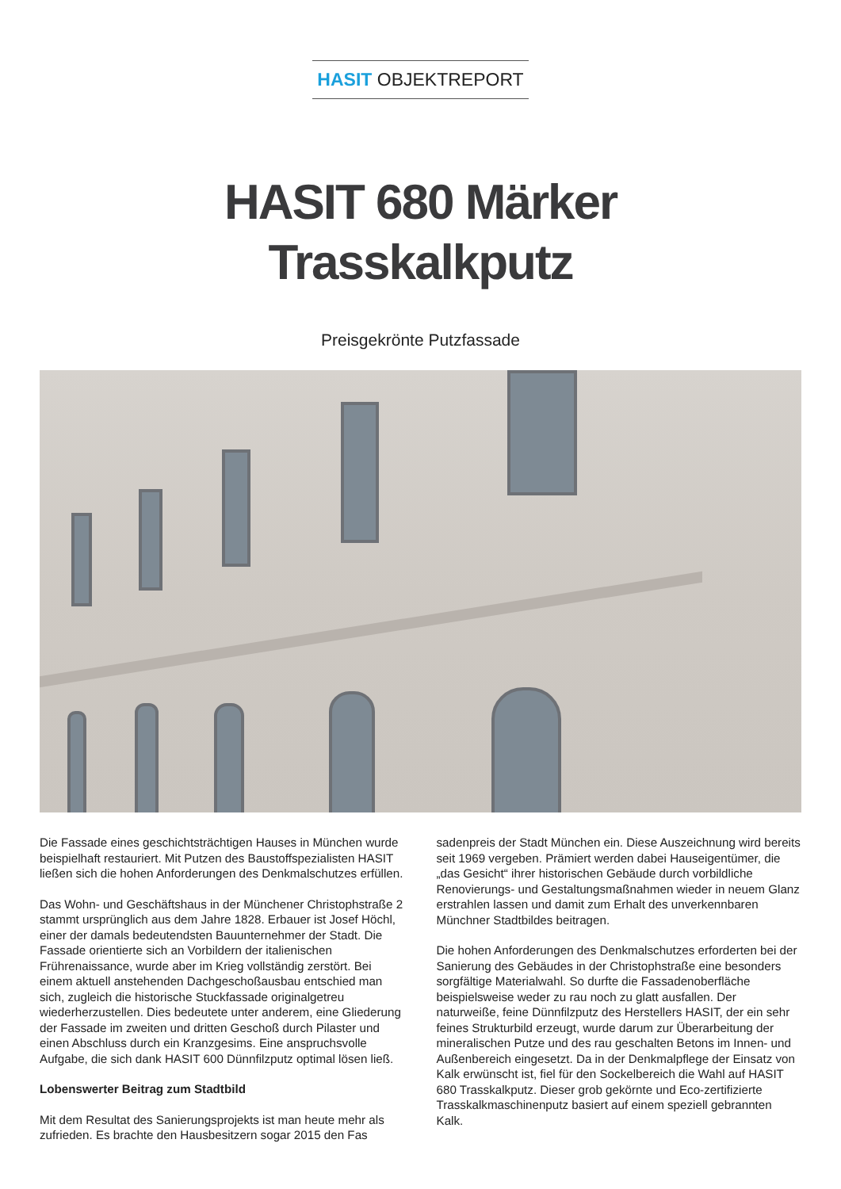HASIT OBJEKTREPORT
HASIT 680 Märker
Trasskalkputz
Preisgekrönte Putzfassade
Die Fassade eines geschichtsträchtigen Hauses in München wurde beispielhaft restauriert. Mit Putzen des Baustoffspezial­isten HASIT ließen sich die hohen Anforderungen des Denk­malschutzes erfüllen.
Das Wohn- und Geschäftshaus in der Münchener Christoph­straße 2 stammt ursprünglich aus dem Jahre 1828. Erbauer ist Josef Höchl, einer der damals bedeutendsten Bauunternehmer der Stadt. Die Fassade orientierte sich an Vorbildern der italienis­chen Frührenaissance, wurde aber im Krieg vollständig zerstört. Bei einem aktuell anstehenden Dachgeschoßausbau entschied man sich, zugleich die historische Stuckfassade originalgetreu wiederherzustellen. Dies bedeutete unter anderem, eine Glied­erung der Fassade im zweiten und dritten Geschoß durch Pilaster und einen Abschluss durch ein Kranzgesims. Eine anspruchsvolle Aufgabe, die sich dank HASIT 600 Dünnfilzputz optimal lösen ließ.
Lobenswerter Beitrag zum Stadtbild
Mit dem Resultat des Sanierungsprojekts ist man heute mehr als zufrieden. Es brachte den Hausbesitzern sogar 2015 den Fas­
sadenpreis der Stadt München ein. Diese Auszeichnung wird be­reits seit 1969 vergeben. Prämiert werden dabei Hauseigentümer, die „das Gesicht“ ihrer historischen Gebäude durch vorbildliche Renovierungs- und Gestaltungsmaßnahmen wieder in neuem Glanz erstrahlen lassen und damit zum Erhalt des unverkenn­baren Münchner Stadtbildes beitragen.
Die hohen Anforderungen des Denkmalschutzes erforderten bei der Sanierung des Gebäudes in der Christophstraße eine besonders sorgfältige Materialwahl. So durfte die Fassadenober­fläche beispielsweise weder zu rau noch zu glatt ausfallen. Der naturweiße, feine Dünnfilzputz des Herstellers HASIT, der ein sehr feines Strukturbild erzeugt, wurde darum zur Überarbei­tung der mineralischen Putze und des rau geschalten Betons im Innen- und Außenbereich eingesetzt. Da in der Denkmalpflege der Einsatz von Kalk erwünscht ist, fiel für den Sockelbereich die Wahl auf HASIT 680 Trasskalkputz. Dieser grob gekörnte und Eco-zertifizierte Trasskalkmaschinenputz basiert auf einem speziell gebrannten Kalk.